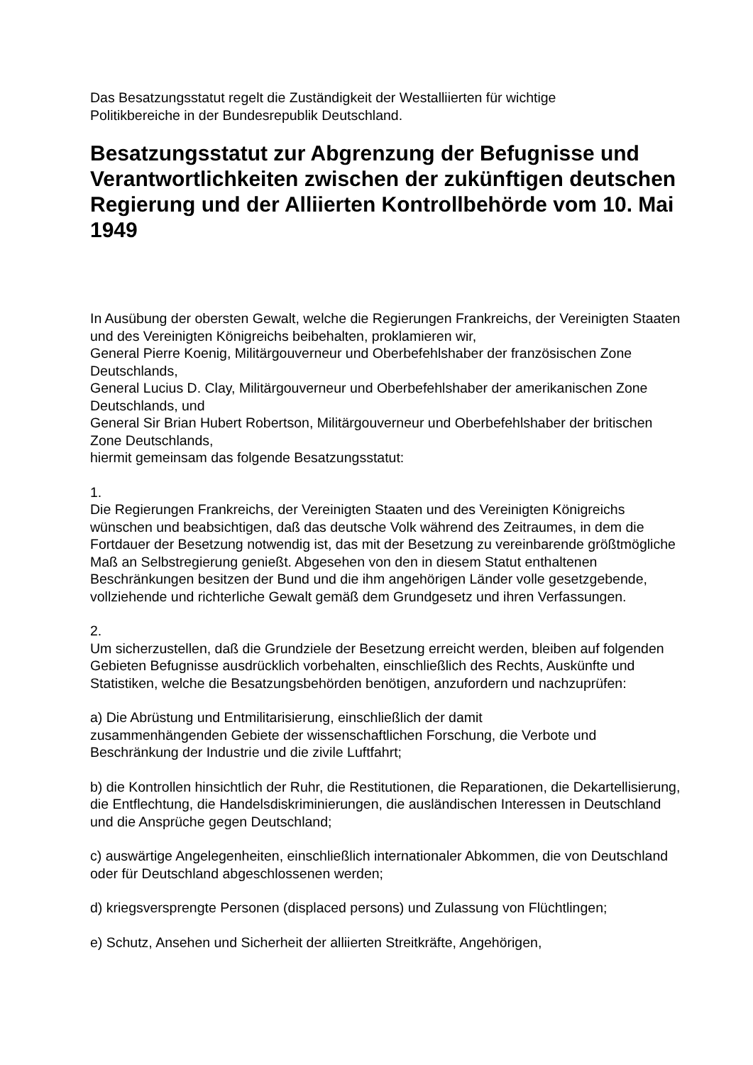Das Besatzungsstatut regelt die Zuständigkeit der Westalliierten für wichtige
Politikbereiche in der Bundesrepublik Deutschland.
Besatzungsstatut zur Abgrenzung der Befugnisse und Verantwortlichkeiten zwischen der zukünftigen deutschen Regierung und der Alliierten Kontrollbehörde vom 10. Mai 1949
In Ausübung der obersten Gewalt, welche die Regierungen Frankreichs, der Vereinigten Staaten und des Vereinigten Königreichs beibehalten, proklamieren wir,
General Pierre Koenig, Militärgouverneur und Oberbefehlshaber der französischen Zone Deutschlands,
General Lucius D. Clay, Militärgouverneur und Oberbefehlshaber der amerikanischen Zone Deutschlands, und
General Sir Brian Hubert Robertson, Militärgouverneur und Oberbefehlshaber der britischen Zone Deutschlands,
hiermit gemeinsam das folgende Besatzungsstatut:
1.
Die Regierungen Frankreichs, der Vereinigten Staaten und des Vereinigten Königreichs wünschen und beabsichtigen, daß das deutsche Volk während des Zeitraumes, in dem die Fortdauer der Besetzung notwendig ist, das mit der Besetzung zu vereinbarende größtmögliche Maß an Selbstregierung genießt. Abgesehen von den in diesem Statut enthaltenen Beschränkungen besitzen der Bund und die ihm angehörigen Länder volle gesetzgebende, vollziehende und richterliche Gewalt gemäß dem Grundgesetz und ihren Verfassungen.
2.
Um sicherzustellen, daß die Grundziele der Besetzung erreicht werden, bleiben auf folgenden Gebieten Befugnisse ausdrücklich vorbehalten, einschließlich des Rechts, Auskünfte und Statistiken, welche die Besatzungsbehörden benötigen, anzufordern und nachzuprüfen:
a) Die Abrüstung und Entmilitarisierung, einschließlich der damit
zusammenhängenden Gebiete der wissenschaftlichen Forschung, die Verbote und Beschränkung der Industrie und die zivile Luftfahrt;
b) die Kontrollen hinsichtlich der Ruhr, die Restitutionen, die Reparationen, die Dekartellisierung, die Entflechtung, die Handelsdiskriminierungen, die ausländischen Interessen in Deutschland und die Ansprüche gegen Deutschland;
c) auswärtige Angelegenheiten, einschließlich internationaler Abkommen, die von Deutschland oder für Deutschland abgeschlossenen werden;
d) kriegsversprengte Personen (displaced persons) und Zulassung von Flüchtlingen;
e) Schutz, Ansehen und Sicherheit der alliierten Streitkräfte, Angehörigen,